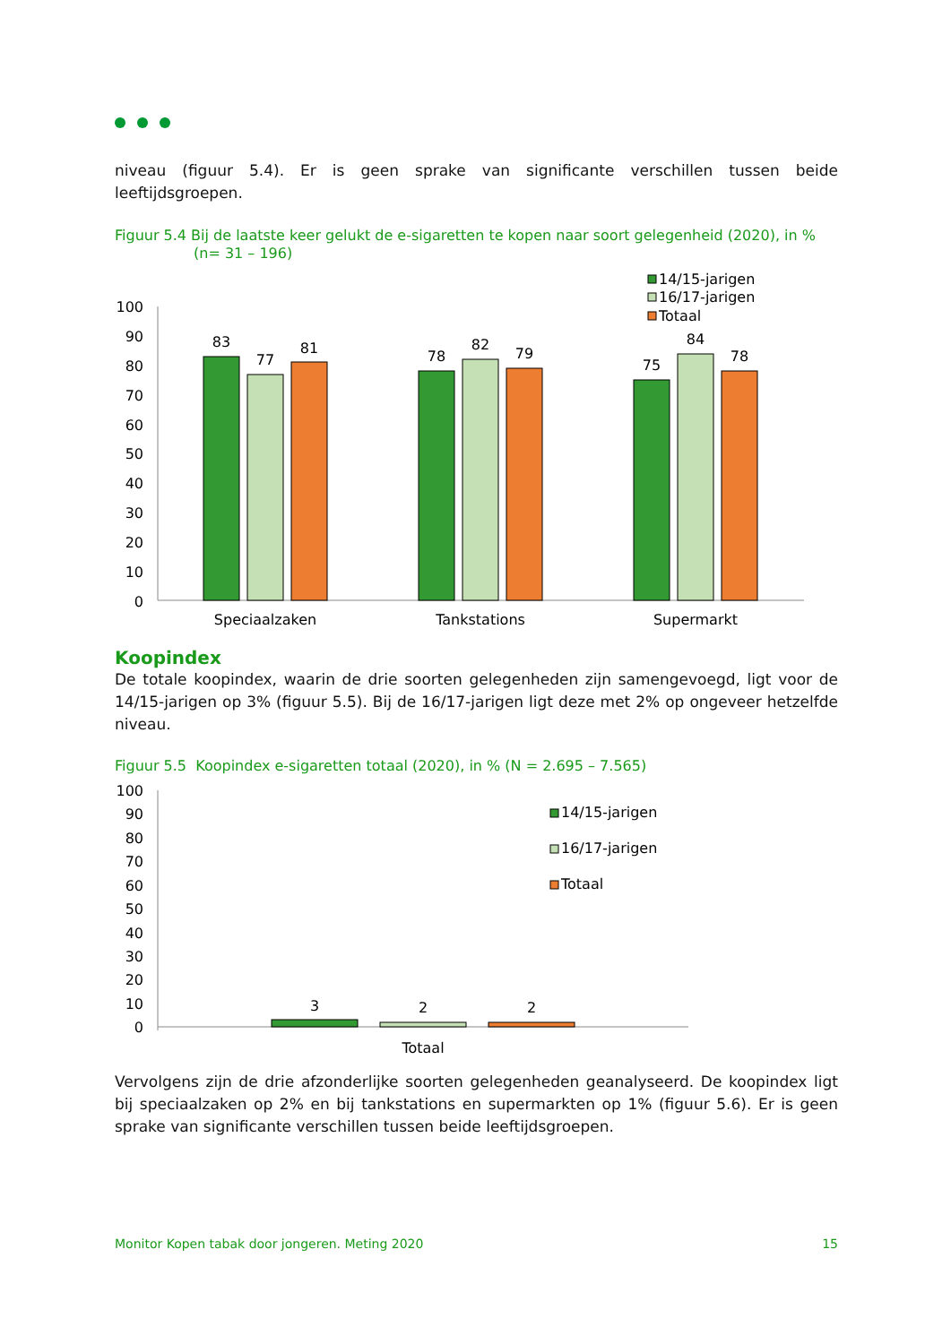niveau (figuur 5.4). Er is geen sprake van significante verschillen tussen beide leeftijdsgroepen.
Figuur 5.4 Bij de laatste keer gelukt de e-sigaretten te kopen naar soort gelegenheid (2020), in %
(n= 31 – 196)
100
90
80
70
60
50
40
30
20
10
0
83
77
81
78
82
79
75
84
78
Speciaalzaken
Tankstations
Supermarkt
14/15-jarigen
16/17-jarigen
Totaal
Koopindex
De totale koopindex, waarin de drie soorten gelegenheden zijn samengevoegd, ligt voor de 14/15-jarigen op 3% (figuur 5.5). Bij de 16/17-jarigen ligt deze met 2% op ongeveer hetzelfde niveau.
Figuur 5.5 Koopindex e-sigaretten totaal (2020), in % (N = 2.695 – 7.565)
100
90
80
70
60
50
40
30
20
10
0
3
2
2
Totaal
14/15-jarigen
16/17-jarigen
Totaal
Vervolgens zijn de drie afzonderlijke soorten gelegenheden geanalyseerd. De koopindex ligt bij speciaalzaken op 2% en bij tankstations en supermarkten op 1% (figuur 5.6). Er is geen sprake van significante verschillen tussen beide leeftijdsgroepen.
Monitor Kopen tabak door jongeren. Meting 2020 15